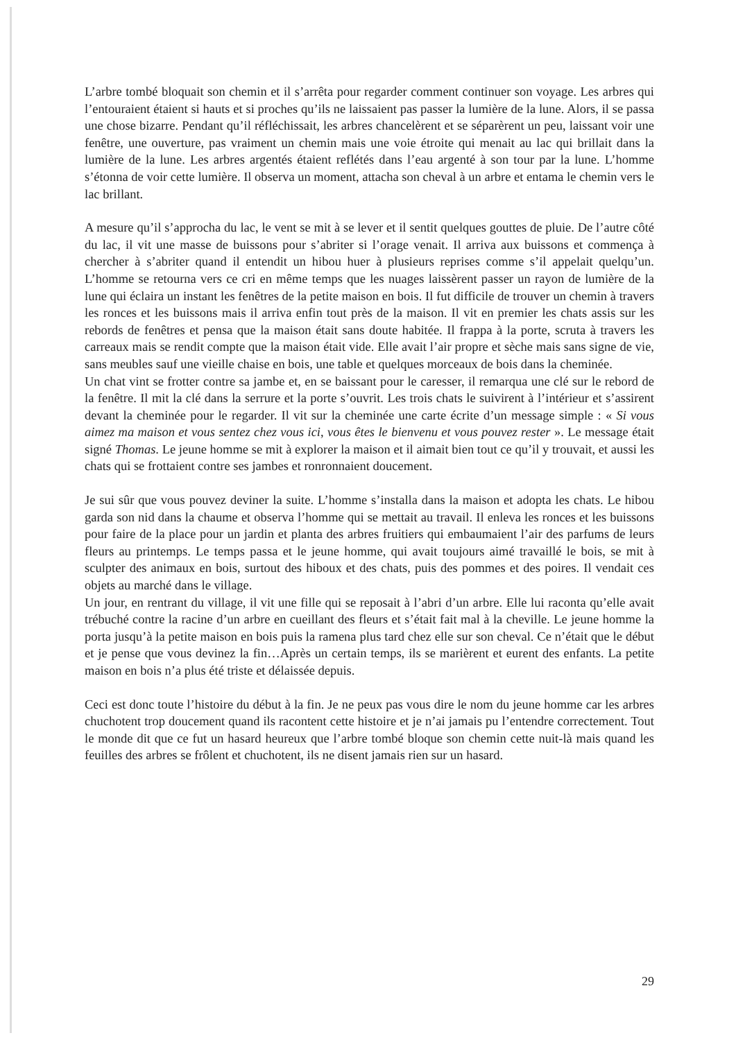L’arbre tombé bloquait son chemin et il s’arrêta pour regarder comment continuer son voyage. Les arbres qui l’entouraient étaient si hauts et si proches qu’ils ne laissaient pas passer la lumière de la lune. Alors, il se passa une chose bizarre. Pendant qu’il réfléchissait, les arbres chancelèrent et se séparèrent un peu, laissant voir une fenêtre, une ouverture, pas vraiment un chemin mais une voie étroite qui menait au lac qui brillait dans la lumière de la lune. Les arbres argentés étaient reflétés dans l’eau argenté à son tour par la lune. L’homme s’étonna de voir cette lumière. Il observa un moment, attacha son cheval à un arbre et entama le chemin vers le lac brillant.
A mesure qu’il s’approcha du lac, le vent se mit à se lever et il sentit quelques gouttes de pluie. De l’autre côté du lac, il vit une masse de buissons pour s’abriter si l’orage venait. Il arriva aux buissons et commença à chercher à s’abriter quand il entendit un hibou huer à plusieurs reprises comme s’il appelait quelqu’un. L’homme se retourna vers ce cri en même temps que les nuages laissèrent passer un rayon de lumière de la lune qui éclaira un instant les fenêtres de la petite maison en bois. Il fut difficile de trouver un chemin à travers les ronces et les buissons mais il arriva enfin tout près de la maison. Il vit en premier les chats assis sur les rebords de fenêtres et pensa que la maison était sans doute habitée. Il frappa à la porte, scruta à travers les carreaux mais se rendit compte que la maison était vide. Elle avait l’air propre et sèche mais sans signe de vie, sans meubles sauf une vieille chaise en bois, une table et quelques morceaux de bois dans la cheminée.
Un chat vint se frotter contre sa jambe et, en se baissant pour le caresser, il remarqua une clé sur le rebord de la fenêtre. Il mit la clé dans la serrure et la porte s’ouvrit. Les trois chats le suivirent à l’intérieur et s’assirent devant la cheminée pour le regarder. Il vit sur la cheminée une carte écrite d’un message simple : « Si vous aimez ma maison et vous sentez chez vous ici, vous êtes le bienvenu et vous pouvez rester ». Le message était signé Thomas. Le jeune homme se mit à explorer la maison et il aimait bien tout ce qu’il y trouvait, et aussi les chats qui se frottaient contre ses jambes et ronronnaient doucement.
Je sui sûr que vous pouvez deviner la suite. L’homme s’installa dans la maison et adopta les chats. Le hibou garda son nid dans la chaume et observa l’homme qui se mettait au travail. Il enleva les ronces et les buissons pour faire de la place pour un jardin et planta des arbres fruitiers qui embaumaient l’air des parfums de leurs fleurs au printemps. Le temps passa et le jeune homme, qui avait toujours aimé travaillé le bois, se mit à sculpter des animaux en bois, surtout des hiboux et des chats, puis des pommes et des poires. Il vendait ces objets au marché dans le village.
Un jour, en rentrant du village, il vit une fille qui se reposait à l’abri d’un arbre. Elle lui raconta qu’elle avait trébuché contre la racine d’un arbre en cueillant des fleurs et s’était fait mal à la cheville. Le jeune homme la porta jusqu’à la petite maison en bois puis la ramena plus tard chez elle sur son cheval. Ce n’était que le début et je pense que vous devinez la fin…Après un certain temps, ils se marièrent et eurent des enfants. La petite maison en bois n’a plus été triste et délaissée depuis.
Ceci est donc toute l’histoire du début à la fin. Je ne peux pas vous dire le nom du jeune homme car les arbres chuchotent trop doucement quand ils racontent cette histoire et je n’ai jamais pu l’entendre correctement. Tout le monde dit que ce fut un hasard heureux que l’arbre tombé bloque son chemin cette nuit-là mais quand les feuilles des arbres se frôlent et chuchotent, ils ne disent jamais rien sur un hasard.
29